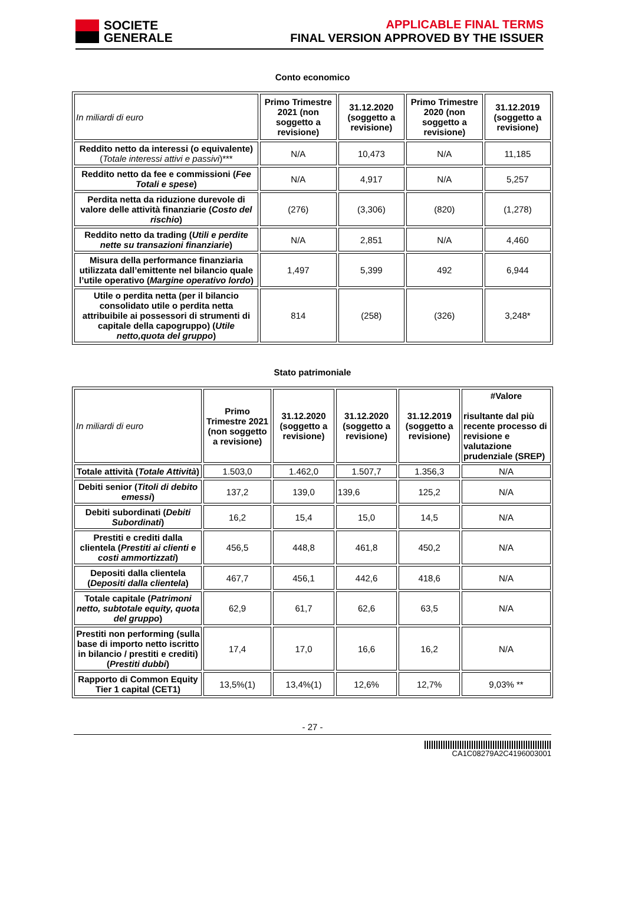SOCIETE
GENERALE
APPLICABLE FINAL TERMS
FINAL VERSION APPROVED BY THE ISSUER
Conto economico
| In miliardi di euro | Primo Trimestre 2021 (non soggetto a revisione) | 31.12.2020 (soggetto a revisione) | Primo Trimestre 2020 (non soggetto a revisione) | 31.12.2019 (soggetto a revisione) |
| Reddito netto da interessi (o equivalente) ( Totale interessi attivi e passivi )*** | N/A | 10,473 | N/A | 11,185 |
| Reddito netto da fee e commissioni ( Fee Totali e spese ) | N/A | 4,917 | N/A | 5,257 |
| Perdita netta da riduzione durevole di valore delle attività finanziarie ( Costo del rischio ) | (276) | (3,306) | (820) | (1,278) |
| Reddito netto da trading ( Utili e perdite nette su transazioni finanziarie ) | N/A | 2,851 | N/A | 4,460 |
| Misura della performance finanziaria utilizzata dall’emittente nel bilancio quale l’utile operativo ( Margine operativo lordo ) | 1,497 | 5,399 | 492 | 6,944 |
| Utile o perdita netta (per il bilancio consolidato utile o perdita netta attribuibile ai possessori di strumenti di capitale della capogruppo) ( Utile netto,quota del gruppo ) | 814 | (258) | (326) | 3,248* |
Stato patrimoniale
| In miliardi di euro | Primo Trimestre 2021 (non soggetto a revisione) | 31.12.2020 (soggetto a revisione) | 31.12.2020 (soggetto a revisione) | 31.12.2019 (soggetto a revisione) | #Valore risultante dal più recente processo di revisione e valutazione prudenziale (SREP) |
| Totale attività ( Totale Attività ) | 1.503,0 | 1.462,0 | 1.507,7 | 1.356,3 | N/A |
| Debiti senior ( Titoli di debito emessi ) | 137,2 | 139,0 | 139,6 | 125,2 | N/A |
| Debiti subordinati ( Debiti Subordinati ) | 16,2 | 15,4 | 15,0 | 14,5 | N/A |
| Prestiti e crediti dalla clientela ( Prestiti ai clienti e costi ammortizzati ) | 456,5 | 448,8 | 461,8 | 450,2 | N/A |
| Depositi dalla clientela ( Depositi dalla clientela ) | 467,7 | 456,1 | 442,6 | 418,6 | N/A |
| Totale capitale ( Patrimoni netto, subtotale equity, quota del gruppo ) | 62,9 | 61,7 | 62,6 | 63,5 | N/A |
| Prestiti non performing (sulla base di importo netto iscritto in bilancio / prestiti e crediti) ( Prestiti dubbi ) | 17,4 | 17,0 | 16,6 | 16,2 | N/A |
| Rapporto di Common Equity Tier 1 capital (CET1) | 13,5%(1) | 13,4%(1) | 12,6% | 12,7% | 9,03% ** |
- 27 -
CA1C08279A2C4196003001